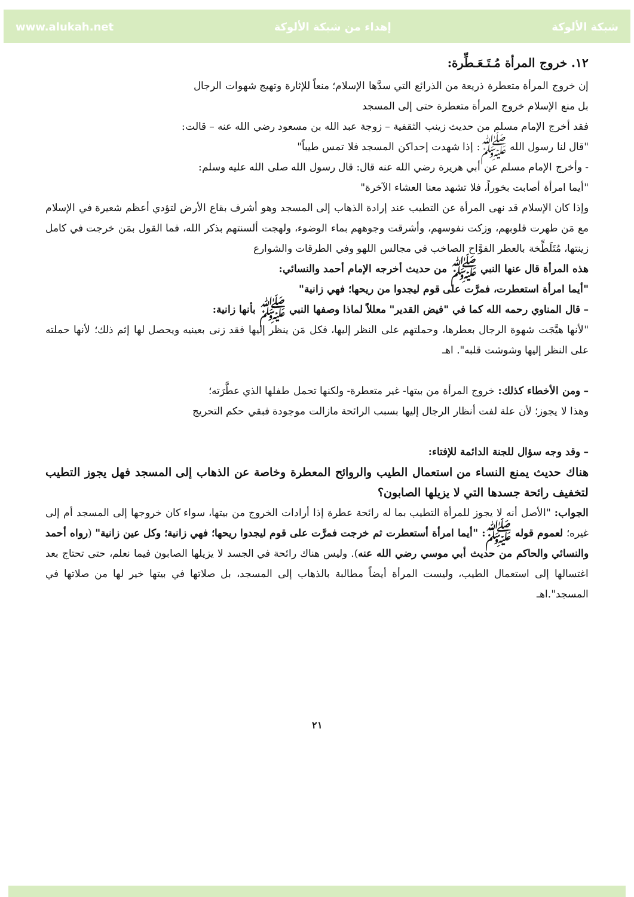www.alukah.net إهداء من شبكة الألوكة شبكة الألوكة
١٢. خروج المرأة مُـتَـعَـطِّرة:
إن خروج المرأة متعطرة ذريعة من الذرائع التي سدَّها الإسلام؛ منعاً للإثارة وتهيج شهوات الرجال
بل منع الإسلام خروج المرأة متعطرة حتى إلى المسجد
فقد أخرج الإمام مسلم من حديث زينب الثقفية – زوجة عبد الله بن مسعود رضي الله عنه – قالت:
"قال لنا رسول الله ﷺ: إذا شهدت إحداكن المسجد فلا تمس طيباً"
- وأخرج الإمام مسلم عن أبي هريرة رضي الله عنه قال: قال رسول الله صلى الله عليه وسلم:
"أيما امرأة أصابت بخوراً، فلا تشهد معنا العشاء الآخرة"
وإذا كان الإسلام قد نهى المرأة عن التطيب عند إرادة الذهاب إلى المسجد وهو أشرف بقاع الأرض لتؤدي أعظم شعيرة في الإسلام مع مَن طهرت قلوبهم، وزكت نفوسهم، وأشرقت وجوههم بماء الوضوء، ولهجت ألسنتهم بذكر الله، فما القول بمَن خرجت في كامل زينتها، مُتَلَطِّخة بالعطر الفوَّاح الصاخب في مجالس اللهو وفي الطرقات والشوارع
هذه المرأة قال عنها النبي ﷺ من حديث أخرجه الإمام أحمد والنسائي:
"أيما امرأة استعطرت، فمرَّت على قوم ليجدوا من ريحها؛ فهي زانية"
– قال المناوي رحمه الله كما في "فيض القدير" معللاً لماذا وصفها النبي ﷺ بأنها زانية:
"لأنها هيَّجَت شهوة الرجال بعطرها، وحملتهم على النظر إليها، فكل مَن ينظر إليها فقد زنى بعينيه ويحصل لها إثم ذلك؛ لأنها حملته على النظر إليها وشوشت قلبه". اهـ
– ومن الأخطاء كذلك: خروج المرأة من بيتها- غير متعطرة- ولكنها تحمل طفلها الذي عطَّرَته؛
وهذا لا يجوز؛ لأن علة لفت أنظار الرجال إليها بسبب الرائحة مازالت موجودة فبقي حكم التحريج
– وقد وجه سؤال للجنة الدائمة للإفتاء:
هناك حديث يمنع النساء من استعمال الطيب والروائح المعطرة وخاصة عن الذهاب إلى المسجد فهل يجوز التطيب لتخفيف رائحة جسدها التي لا يزيلها الصابون؟
الجواب: "الأصل أنه لا يجوز للمرأة التطيب بما له رائحة عطرة إذا أرادات الخروج من بيتها، سواء كان خروجها إلى المسجد أم إلى غيره؛ لعموم قوله ﷺ: "أيما امرأة أستعطرت ثم خرجت فمرَّت على قوم ليجدوا ريحها؛ فهي زانية؛ وكل عين زانية" (رواه أحمد والنسائي والحاكم من حديث أبي موسي رضي الله عنه). وليس هناك رائحة في الجسد لا يزيلها الصابون فيما نعلم، حتى تحتاج بعد اغتسالها إلى استعمال الطيب، وليست المرأة أيضاً مطالبة بالذهاب إلى المسجد، بل صلاتها في بيتها خير لها من صلاتها في المسجد".اهـ
٢١